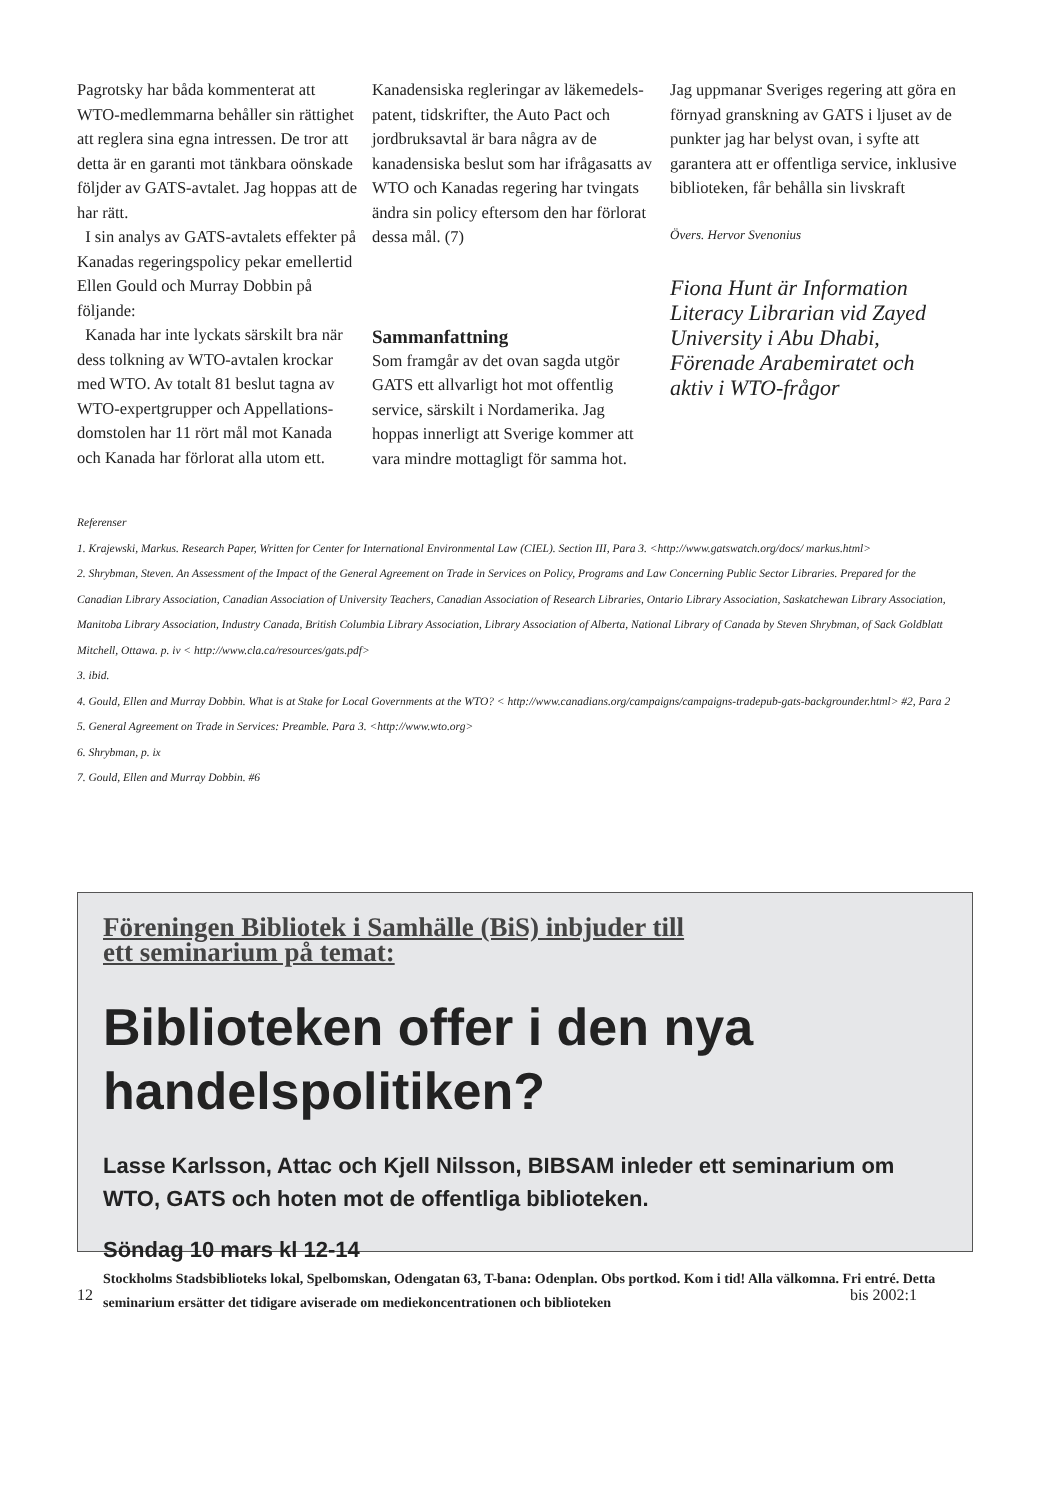Pagrotsky har båda kommenterat att WTO-medlemmarna behåller sin rättighet att reglera sina egna intressen. De tror att detta är en garanti mot tänkbara oönskade följder av GATS-avtalet. Jag hoppas att de har rätt.
I sin analys av GATS-avtalets effekter på Kanadas regeringspolicy pekar emellertid Ellen Gould och Murray Dobbin på följande:
Kanada har inte lyckats särskilt bra när dess tolkning av WTO-avtalen krockar med WTO. Av totalt 81 beslut tagna av WTO-expertgrupper och Appellations-domstolen har 11 rört mål mot Kanada och Kanada har förlorat alla utom ett.
Kanadensiska regleringar av läkemedels-patent, tidskrifter, the Auto Pact och jordbruksavtal är bara några av de kanadensiska beslut som har ifrågasatts av WTO och Kanadas regering har tvingats ändra sin policy eftersom den har förlorat dessa mål. (7)
Sammanfattning
Som framgår av det ovan sagda utgör GATS ett allvarligt hot mot offentlig service, särskilt i Nordamerika. Jag hoppas innerligt att Sverige kommer att vara mindre mottagligt för samma hot.
Jag uppmanar Sveriges regering att göra en förnyad granskning av GATS i ljuset av de punkter jag har belyst ovan, i syfte att garantera att er offentliga service, inklusive biblioteken, får behålla sin livskraft
Övers. Hervor Svenonius
Fiona Hunt är Information Literacy Librarian vid Zayed University i Abu Dhabi, Förenade Arabemiratet och aktiv i WTO-frågor
Referenser
1. Krajewski, Markus. Research Paper, Written for Center for International Environmental Law (CIEL). Section III, Para 3. <http://www.gatswatch.org/docs/ markus.html>
2. Shrybman, Steven. An Assessment of the Impact of the General Agreement on Trade in Services on Policy, Programs and Law Concerning Public Sector Libraries. Prepared for the Canadian Library Association, Canadian Association of University Teachers, Canadian Association of Research Libraries, Ontario Library Association, Saskatchewan Library Association, Manitoba Library Association, Industry Canada, British Columbia Library Association, Library Association of Alberta, National Library of Canada by Steven Shrybman, of Sack Goldblatt Mitchell, Ottawa. p. iv < http://www.cla.ca/resources/gats.pdf>
3. ibid.
4. Gould, Ellen and Murray Dobbin. What is at Stake for Local Governments at the WTO? < http://www.canadians.org/campaigns/campaigns-tradepub-gats-backgrounder.html> #2, Para 2
5. General Agreement on Trade in Services: Preamble. Para 3. <http://www.wto.org>
6. Shrybman, p. ix
7. Gould, Ellen and Murray Dobbin. #6
Föreningen Bibliotek i Samhälle (BiS) inbjuder till
ett seminarium på temat:
Biblioteken offer i den nya handelspolitiken?
Lasse Karlsson, Attac och Kjell Nilsson, BIBSAM inleder ett seminarium om WTO, GATS och hoten mot de offentliga biblioteken.
Söndag 10 mars kl 12-14
Stockholms Stadsbiblioteks lokal, Spelbomskan, Odengatan 63, T-bana: Odenplan. Obs portkod. Kom i tid! Alla välkomna. Fri entré. Detta seminarium ersätter det tidigare aviserade om mediekoncentrationen och biblioteken
12 bis 2002:1